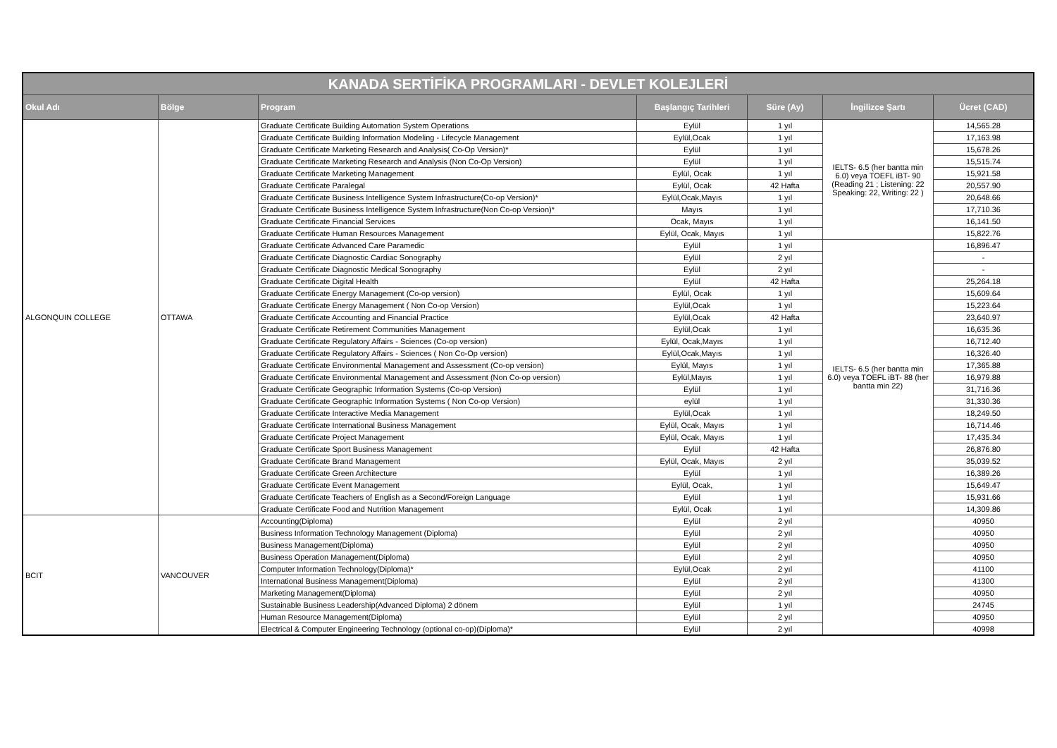| KANADA SERTİFİKA PROGRAMLARI - DEVLET KOLEJLERİ | | | | | | |
| --- | --- | --- | --- | --- | --- | --- |
| Okul Adı | Bölge | Program | Başlangıç Tarihleri | Süre (Ay) | İngilizce Şartı | Ücret (CAD) |
| ALGONQUIN COLLEGE | OTTAWA | Graduate Certificate Building Automation System Operations | Eylül | 1 yıl | IELTS- 6.5 (her bantta min 6.0) veya TOEFL iBT- 90 (Reading 21 ; Listening: 22 Speaking: 22, Writing: 22 ) | 14,565.28 |
| | | Graduate Certificate Building Information Modeling - Lifecycle Management | Eylül,Ocak | 1 yıl | | 17,163.98 |
| | | Graduate Certificate Marketing Research and Analysis( Co-Op Version)* | Eylül | 1 yıl | | 15,678.26 |
| | | Graduate Certificate Marketing Research and Analysis (Non Co-Op Version) | Eylül | 1 yıl | | 15,515.74 |
| | | Graduate Certificate Marketing Management | Eylül, Ocak | 1 yıl | | 15,921.58 |
| | | Graduate Certificate Paralegal | Eylül, Ocak | 42 Hafta | | 20,557.90 |
| | | Graduate Certificate Business Intelligence System Infrastructure(Co-op Version)* | Eylül,Ocak,Mayıs | 1 yıl | | 20,648.66 |
| | | Graduate Certificate Business Intelligence System Infrastructure(Non Co-op Version)* | Mayıs | 1 yıl | | 17,710.36 |
| | | Graduate Certificate Financial Services | Ocak, Mayıs | 1 yıl | | 16,141.50 |
| | | Graduate Certificate Human Resources Management | Eylül, Ocak, Mayıs | 1 yıl | | 15,822.76 |
| | | Graduate Certificate Advanced Care Paramedic | Eylül | 1 yıl | IELTS- 6.5 (her bantta min 6.0) veya TOEFL iBT- 88 (her bantta min 22) | 16,896.47 |
| | | Graduate Certificate Diagnostic Cardiac Sonography | Eylül | 2 yıl | | - |
| | | Graduate Certificate Diagnostic Medical Sonography | Eylül | 2 yıl | | - |
| | | Graduate Certificate Digital Health | Eylül | 42 Hafta | | 25,264.18 |
| | | Graduate Certificate Energy Management (Co-op version) | Eylül, Ocak | 1 yıl | | 15,609.64 |
| | | Graduate Certificate Energy Management ( Non Co-op Version) | Eylül,Ocak | 1 yıl | | 15,223.64 |
| | | Graduate Certificate Accounting and Financial Practice | Eylül,Ocak | 42 Hafta | | 23,640.97 |
| | | Graduate Certificate Retirement Communities Management | Eylül,Ocak | 1 yıl | | 16,635.36 |
| | | Graduate Certificate Regulatory Affairs - Sciences (Co-op version) | Eylül, Ocak,Mayıs | 1 yıl | | 16,712.40 |
| | | Graduate Certificate Regulatory Affairs - Sciences ( Non Co-Op version) | Eylül,Ocak,Mayıs | 1 yıl | | 16,326.40 |
| | | Graduate Certificate Environmental Management and Assessment (Co-op version) | Eylül, Mayıs | 1 yıl | | 17,365.88 |
| | | Graduate Certificate Environmental Management and Assessment (Non Co-op version) | Eylül,Mayıs | 1 yıl | | 16,979.88 |
| | | Graduate Certificate Geographic Information Systems (Co-op Version) | Eylül | 1 yıl | | 31,716.36 |
| | | Graduate Certificate Geographic Information Systems ( Non Co-op Version) | eylül | 1 yıl | | 31,330.36 |
| | | Graduate Certificate Interactive Media Management | Eylül,Ocak | 1 yıl | | 18,249.50 |
| | | Graduate Certificate International Business Management | Eylül, Ocak, Mayıs | 1 yıl | | 16,714.46 |
| | | Graduate Certificate Project Management | Eylül, Ocak, Mayıs | 1 yıl | | 17,435.34 |
| | | Graduate Certificate Sport Business Management | Eylül | 42 Hafta | | 26,876.80 |
| | | Graduate Certificate Brand Management | Eylül, Ocak, Mayıs | 2 yıl | | 35,039.52 |
| | | Graduate Certificate Green Architecture | Eylül | 1 yıl | | 16,389.26 |
| | | Graduate Certificate Event Management | Eylül, Ocak, | 1 yıl | | 15,649.47 |
| | | Graduate Certificate Teachers of English as a Second/Foreign Language | Eylül | 1 yıl | | 15,931.66 |
| | | Graduate Certificate Food and Nutrition Management | Eylül, Ocak | 1 yıl | | 14,309.86 |
| BCIT | VANCOUVER | Accounting(Diploma) | Eylül | 2 yıl | | 40950 |
| | | Business Information Technology Management (Diploma) | Eylül | 2 yıl | | 40950 |
| | | Business Management(Diploma) | Eylül | 2 yıl | | 40950 |
| | | Business Operation Management(Diploma) | Eylül | 2 yıl | | 40950 |
| | | Computer Information Technology(Diploma)* | Eylül,Ocak | 2 yıl | | 41100 |
| | | International Business Management(Diploma) | Eylül | 2 yıl | | 41300 |
| | | Marketing Management(Diploma) | Eylül | 2 yıl | | 40950 |
| | | Sustainable Business Leadership(Advanced Diploma) 2 dönem | Eylül | 1 yıl | | 24745 |
| | | Human Resource Management(Diploma) | Eylül | 2 yıl | | 40950 |
| | | Electrical & Computer Engineering Technology (optional co-op)(Diploma)* | Eylül | 2 yıl | | 40998 |